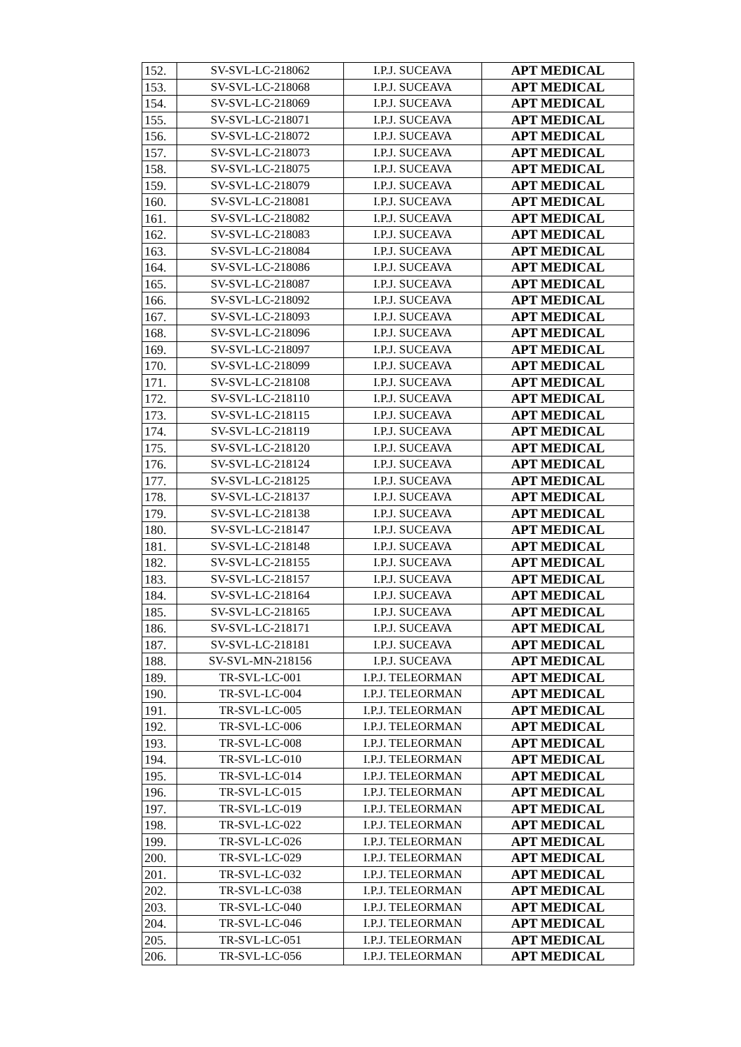| 152. | SV-SVL-LC-218062 | I.P.J. SUCEAVA | APT MEDICAL |
| 153. | SV-SVL-LC-218068 | I.P.J. SUCEAVA | APT MEDICAL |
| 154. | SV-SVL-LC-218069 | I.P.J. SUCEAVA | APT MEDICAL |
| 155. | SV-SVL-LC-218071 | I.P.J. SUCEAVA | APT MEDICAL |
| 156. | SV-SVL-LC-218072 | I.P.J. SUCEAVA | APT MEDICAL |
| 157. | SV-SVL-LC-218073 | I.P.J. SUCEAVA | APT MEDICAL |
| 158. | SV-SVL-LC-218075 | I.P.J. SUCEAVA | APT MEDICAL |
| 159. | SV-SVL-LC-218079 | I.P.J. SUCEAVA | APT MEDICAL |
| 160. | SV-SVL-LC-218081 | I.P.J. SUCEAVA | APT MEDICAL |
| 161. | SV-SVL-LC-218082 | I.P.J. SUCEAVA | APT MEDICAL |
| 162. | SV-SVL-LC-218083 | I.P.J. SUCEAVA | APT MEDICAL |
| 163. | SV-SVL-LC-218084 | I.P.J. SUCEAVA | APT MEDICAL |
| 164. | SV-SVL-LC-218086 | I.P.J. SUCEAVA | APT MEDICAL |
| 165. | SV-SVL-LC-218087 | I.P.J. SUCEAVA | APT MEDICAL |
| 166. | SV-SVL-LC-218092 | I.P.J. SUCEAVA | APT MEDICAL |
| 167. | SV-SVL-LC-218093 | I.P.J. SUCEAVA | APT MEDICAL |
| 168. | SV-SVL-LC-218096 | I.P.J. SUCEAVA | APT MEDICAL |
| 169. | SV-SVL-LC-218097 | I.P.J. SUCEAVA | APT MEDICAL |
| 170. | SV-SVL-LC-218099 | I.P.J. SUCEAVA | APT MEDICAL |
| 171. | SV-SVL-LC-218108 | I.P.J. SUCEAVA | APT MEDICAL |
| 172. | SV-SVL-LC-218110 | I.P.J. SUCEAVA | APT MEDICAL |
| 173. | SV-SVL-LC-218115 | I.P.J. SUCEAVA | APT MEDICAL |
| 174. | SV-SVL-LC-218119 | I.P.J. SUCEAVA | APT MEDICAL |
| 175. | SV-SVL-LC-218120 | I.P.J. SUCEAVA | APT MEDICAL |
| 176. | SV-SVL-LC-218124 | I.P.J. SUCEAVA | APT MEDICAL |
| 177. | SV-SVL-LC-218125 | I.P.J. SUCEAVA | APT MEDICAL |
| 178. | SV-SVL-LC-218137 | I.P.J. SUCEAVA | APT MEDICAL |
| 179. | SV-SVL-LC-218138 | I.P.J. SUCEAVA | APT MEDICAL |
| 180. | SV-SVL-LC-218147 | I.P.J. SUCEAVA | APT MEDICAL |
| 181. | SV-SVL-LC-218148 | I.P.J. SUCEAVA | APT MEDICAL |
| 182. | SV-SVL-LC-218155 | I.P.J. SUCEAVA | APT MEDICAL |
| 183. | SV-SVL-LC-218157 | I.P.J. SUCEAVA | APT MEDICAL |
| 184. | SV-SVL-LC-218164 | I.P.J. SUCEAVA | APT MEDICAL |
| 185. | SV-SVL-LC-218165 | I.P.J. SUCEAVA | APT MEDICAL |
| 186. | SV-SVL-LC-218171 | I.P.J. SUCEAVA | APT MEDICAL |
| 187. | SV-SVL-LC-218181 | I.P.J. SUCEAVA | APT MEDICAL |
| 188. | SV-SVL-MN-218156 | I.P.J. SUCEAVA | APT MEDICAL |
| 189. | TR-SVL-LC-001 | I.P.J. TELEORMAN | APT MEDICAL |
| 190. | TR-SVL-LC-004 | I.P.J. TELEORMAN | APT MEDICAL |
| 191. | TR-SVL-LC-005 | I.P.J. TELEORMAN | APT MEDICAL |
| 192. | TR-SVL-LC-006 | I.P.J. TELEORMAN | APT MEDICAL |
| 193. | TR-SVL-LC-008 | I.P.J. TELEORMAN | APT MEDICAL |
| 194. | TR-SVL-LC-010 | I.P.J. TELEORMAN | APT MEDICAL |
| 195. | TR-SVL-LC-014 | I.P.J. TELEORMAN | APT MEDICAL |
| 196. | TR-SVL-LC-015 | I.P.J. TELEORMAN | APT MEDICAL |
| 197. | TR-SVL-LC-019 | I.P.J. TELEORMAN | APT MEDICAL |
| 198. | TR-SVL-LC-022 | I.P.J. TELEORMAN | APT MEDICAL |
| 199. | TR-SVL-LC-026 | I.P.J. TELEORMAN | APT MEDICAL |
| 200. | TR-SVL-LC-029 | I.P.J. TELEORMAN | APT MEDICAL |
| 201. | TR-SVL-LC-032 | I.P.J. TELEORMAN | APT MEDICAL |
| 202. | TR-SVL-LC-038 | I.P.J. TELEORMAN | APT MEDICAL |
| 203. | TR-SVL-LC-040 | I.P.J. TELEORMAN | APT MEDICAL |
| 204. | TR-SVL-LC-046 | I.P.J. TELEORMAN | APT MEDICAL |
| 205. | TR-SVL-LC-051 | I.P.J. TELEORMAN | APT MEDICAL |
| 206. | TR-SVL-LC-056 | I.P.J. TELEORMAN | APT MEDICAL |